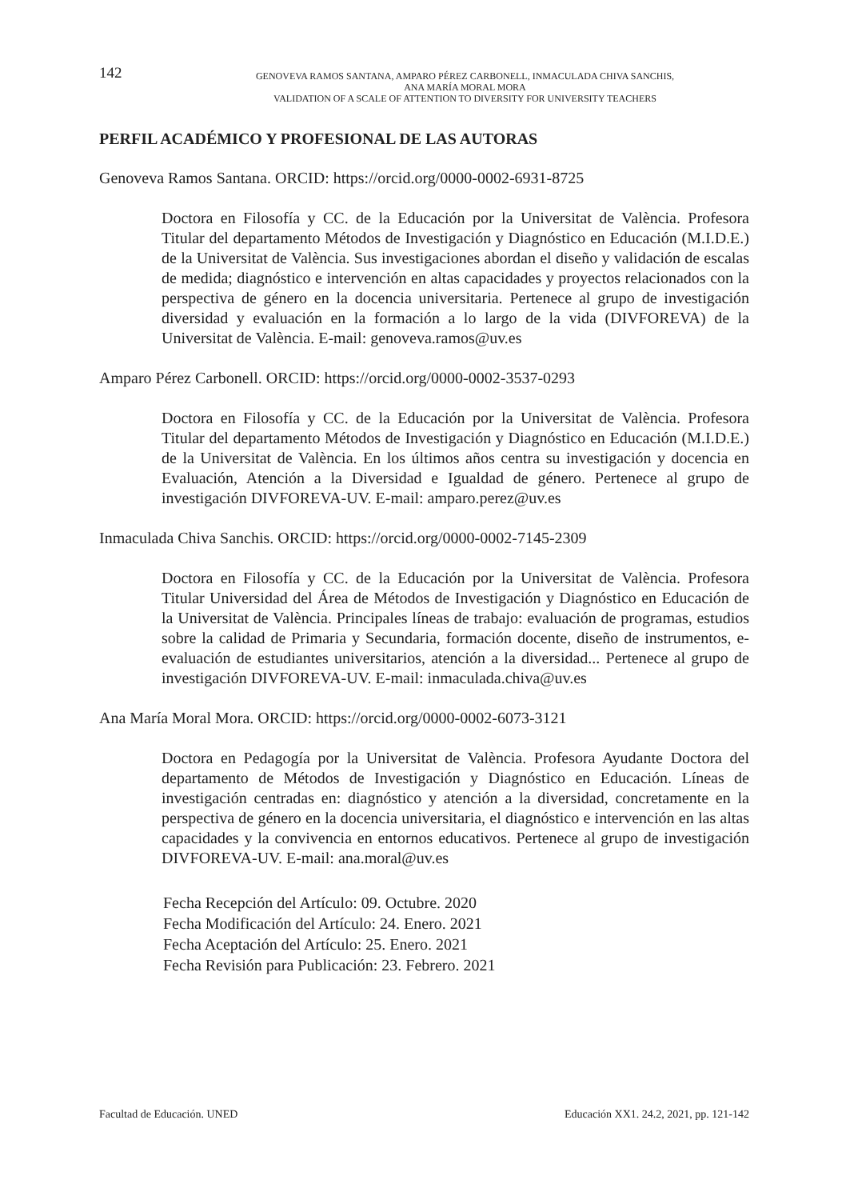142
GENOVEVA RAMOS SANTANA, AMPARO PÉREZ CARBONELL, INMACULADA CHIVA SANCHIS,
ANA MARÍA MORAL MORA
VALIDATION OF A SCALE OF ATTENTION TO DIVERSITY FOR UNIVERSITY TEACHERS
PERFIL ACADÉMICO Y PROFESIONAL DE LAS AUTORAS
Genoveva Ramos Santana. ORCID: https://orcid.org/0000-0002-6931-8725
Doctora en Filosofía y CC. de la Educación por la Universitat de València. Profesora Titular del departamento Métodos de Investigación y Diagnóstico en Educación (M.I.D.E.) de la Universitat de València. Sus investigaciones abordan el diseño y validación de escalas de medida; diagnóstico e intervención en altas capacidades y proyectos relacionados con la perspectiva de género en la docencia universitaria. Pertenece al grupo de investigación diversidad y evaluación en la formación a lo largo de la vida (DIVFOREVA) de la Universitat de València. E-mail: genoveva.ramos@uv.es
Amparo Pérez Carbonell. ORCID: https://orcid.org/0000-0002-3537-0293
Doctora en Filosofía y CC. de la Educación por la Universitat de València. Profesora Titular del departamento Métodos de Investigación y Diagnóstico en Educación (M.I.D.E.) de la Universitat de València. En los últimos años centra su investigación y docencia en Evaluación, Atención a la Diversidad e Igualdad de género. Pertenece al grupo de investigación DIVFOREVA-UV. E-mail: amparo.perez@uv.es
Inmaculada Chiva Sanchis. ORCID: https://orcid.org/0000-0002-7145-2309
Doctora en Filosofía y CC. de la Educación por la Universitat de València. Profesora Titular Universidad del Área de Métodos de Investigación y Diagnóstico en Educación de la Universitat de València. Principales líneas de trabajo: evaluación de programas, estudios sobre la calidad de Primaria y Secundaria, formación docente, diseño de instrumentos, e-evaluación de estudiantes universitarios, atención a la diversidad... Pertenece al grupo de investigación DIVFOREVA-UV. E-mail: inmaculada.chiva@uv.es
Ana María Moral Mora. ORCID: https://orcid.org/0000-0002-6073-3121
Doctora en Pedagogía por la Universitat de València. Profesora Ayudante Doctora del departamento de Métodos de Investigación y Diagnóstico en Educación. Líneas de investigación centradas en: diagnóstico y atención a la diversidad, concretamente en la perspectiva de género en la docencia universitaria, el diagnóstico e intervención en las altas capacidades y la convivencia en entornos educativos. Pertenece al grupo de investigación DIVFOREVA-UV. E-mail: ana.moral@uv.es
Fecha Recepción del Artículo: 09. Octubre. 2020
Fecha Modificación del Artículo: 24. Enero. 2021
Fecha Aceptación del Artículo: 25. Enero. 2021
Fecha Revisión para Publicación: 23. Febrero. 2021
Facultad de Educación. UNED Educación XX1. 24.2, 2021, pp. 121-142